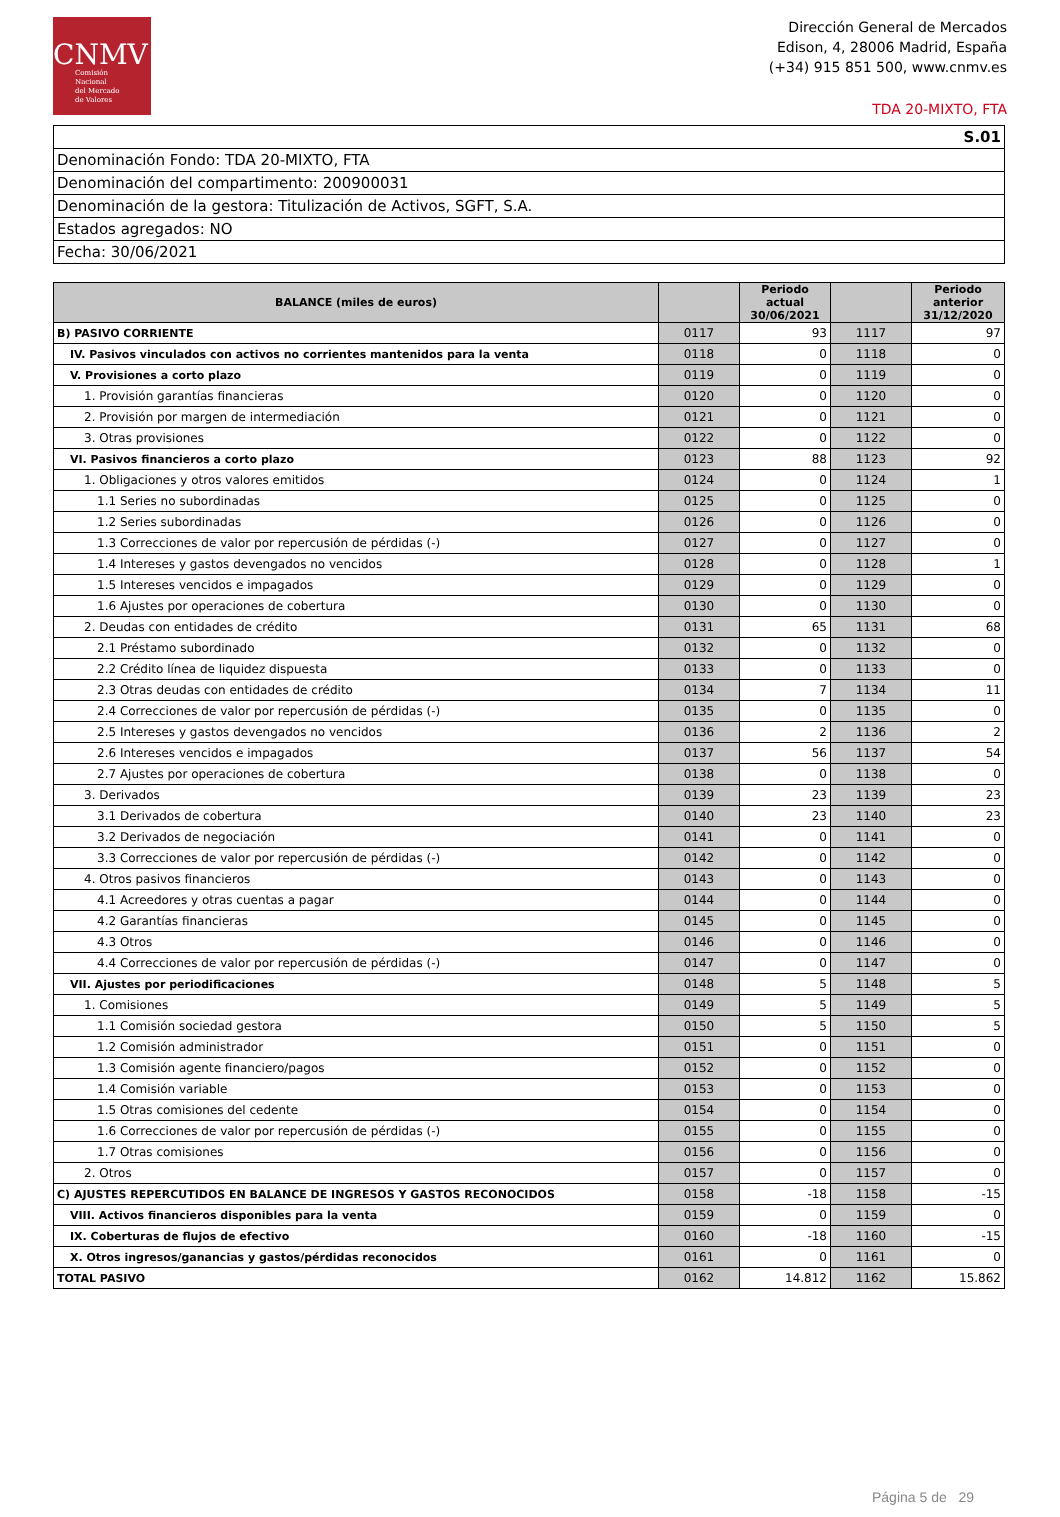CNMV
Comisión
Nacional
del Mercado
de Valores
Dirección General de Mercados
Edison, 4, 28006 Madrid, España
(+34) 915 851 500, www.cnmv.es
TDA 20-MIXTO, FTA
| S.01 |
| Denominación Fondo: TDA 20-MIXTO, FTA |
| Denominación del compartimento: 200900031 |
| Denominación de la gestora: Titulización de Activos, SGFT, S.A. |
| Estados agregados: NO |
| Fecha: 30/06/2021 |
| BALANCE (miles de euros) | | Periodo actual 30/06/2021 | | Periodo anterior 31/12/2020 |
| --- | --- | --- | --- | --- |
| B) PASIVO CORRIENTE | 0117 | 93 | 1117 | 97 |
| IV. Pasivos vinculados con activos no corrientes mantenidos para la venta | 0118 | 0 | 1118 | 0 |
| V. Provisiones a corto plazo | 0119 | 0 | 1119 | 0 |
| 1. Provisión garantías financieras | 0120 | 0 | 1120 | 0 |
| 2. Provisión por margen de intermediación | 0121 | 0 | 1121 | 0 |
| 3. Otras provisiones | 0122 | 0 | 1122 | 0 |
| VI. Pasivos financieros a corto plazo | 0123 | 88 | 1123 | 92 |
| 1. Obligaciones y otros valores emitidos | 0124 | 0 | 1124 | 1 |
| 1.1 Series no subordinadas | 0125 | 0 | 1125 | 0 |
| 1.2 Series subordinadas | 0126 | 0 | 1126 | 0 |
| 1.3 Correcciones de valor por repercusión de pérdidas (-) | 0127 | 0 | 1127 | 0 |
| 1.4 Intereses y gastos devengados no vencidos | 0128 | 0 | 1128 | 1 |
| 1.5 Intereses vencidos e impagados | 0129 | 0 | 1129 | 0 |
| 1.6 Ajustes por operaciones de cobertura | 0130 | 0 | 1130 | 0 |
| 2. Deudas con entidades de crédito | 0131 | 65 | 1131 | 68 |
| 2.1 Préstamo subordinado | 0132 | 0 | 1132 | 0 |
| 2.2 Crédito línea de liquidez dispuesta | 0133 | 0 | 1133 | 0 |
| 2.3 Otras deudas con entidades de crédito | 0134 | 7 | 1134 | 11 |
| 2.4 Correcciones de valor por repercusión de pérdidas (-) | 0135 | 0 | 1135 | 0 |
| 2.5 Intereses y gastos devengados no vencidos | 0136 | 2 | 1136 | 2 |
| 2.6 Intereses vencidos e impagados | 0137 | 56 | 1137 | 54 |
| 2.7 Ajustes por operaciones de cobertura | 0138 | 0 | 1138 | 0 |
| 3. Derivados | 0139 | 23 | 1139 | 23 |
| 3.1 Derivados de cobertura | 0140 | 23 | 1140 | 23 |
| 3.2 Derivados de negociación | 0141 | 0 | 1141 | 0 |
| 3.3 Correcciones de valor por repercusión de pérdidas (-) | 0142 | 0 | 1142 | 0 |
| 4. Otros pasivos financieros | 0143 | 0 | 1143 | 0 |
| 4.1 Acreedores y otras cuentas a pagar | 0144 | 0 | 1144 | 0 |
| 4.2 Garantías financieras | 0145 | 0 | 1145 | 0 |
| 4.3 Otros | 0146 | 0 | 1146 | 0 |
| 4.4 Correcciones de valor por repercusión de pérdidas (-) | 0147 | 0 | 1147 | 0 |
| VII. Ajustes por periodificaciones | 0148 | 5 | 1148 | 5 |
| 1. Comisiones | 0149 | 5 | 1149 | 5 |
| 1.1 Comisión sociedad gestora | 0150 | 5 | 1150 | 5 |
| 1.2 Comisión administrador | 0151 | 0 | 1151 | 0 |
| 1.3 Comisión agente financiero/pagos | 0152 | 0 | 1152 | 0 |
| 1.4 Comisión variable | 0153 | 0 | 1153 | 0 |
| 1.5 Otras comisiones del cedente | 0154 | 0 | 1154 | 0 |
| 1.6 Correcciones de valor por repercusión de pérdidas (-) | 0155 | 0 | 1155 | 0 |
| 1.7 Otras comisiones | 0156 | 0 | 1156 | 0 |
| 2. Otros | 0157 | 0 | 1157 | 0 |
| C) AJUSTES REPERCUTIDOS EN BALANCE DE INGRESOS Y GASTOS RECONOCIDOS | 0158 | -18 | 1158 | -15 |
| VIII. Activos financieros disponibles para la venta | 0159 | 0 | 1159 | 0 |
| IX. Coberturas de flujos de efectivo | 0160 | -18 | 1160 | -15 |
| X. Otros ingresos/ganancias y gastos/pérdidas reconocidos | 0161 | 0 | 1161 | 0 |
| TOTAL PASIVO | 0162 | 14.812 | 1162 | 15.862 |
Página 5 de 29